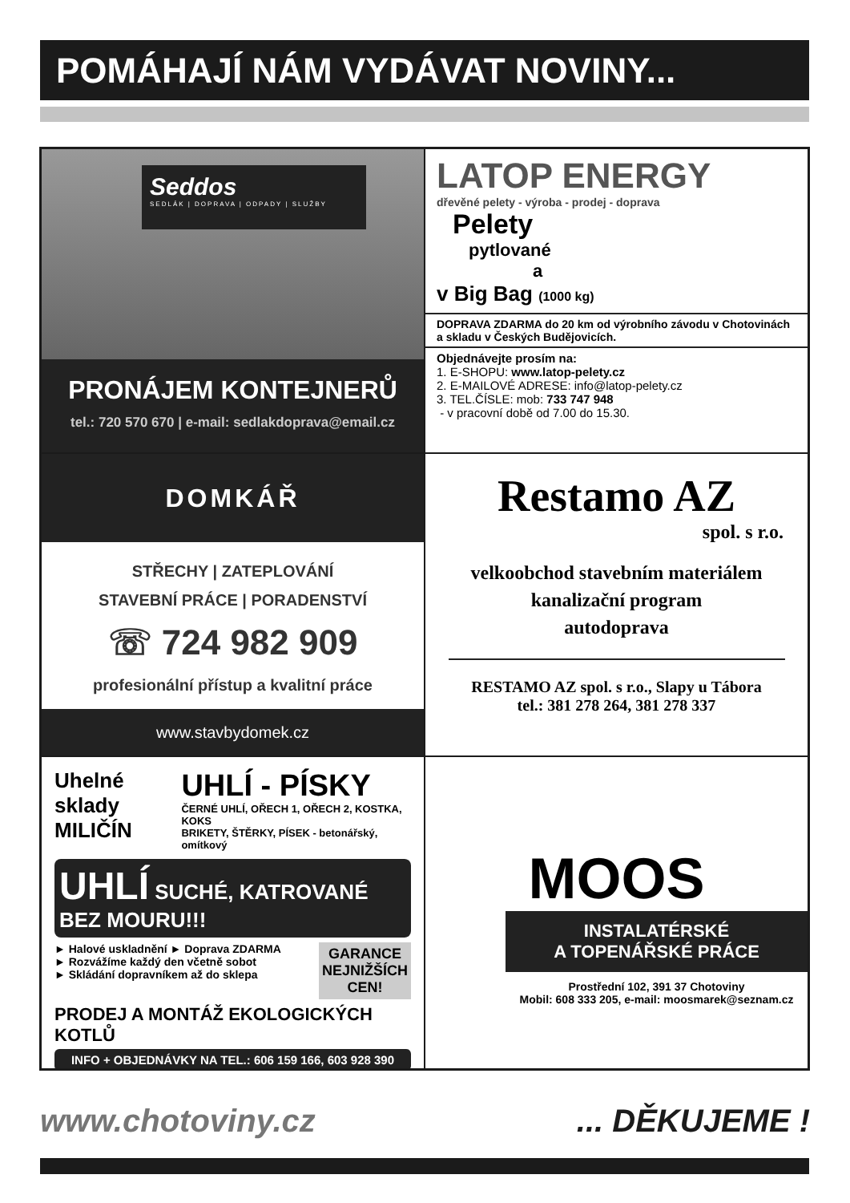POMÁHAJÍ NÁM VYDÁVAT NOVINY...
Seddos
SEDLÁK | DOPRAVA | ODPADY | SLUŽBY
PRONÁJEM KONTEJNERŮ
tel.: 720 570 670 | e-mail: sedlakdoprava@email.cz
LATOP ENERGY
dřevěné pelety - výroba - prodej - doprava
Pelety
pytlované
a
v Big Bag (1000 kg)
DOPRAVA ZDARMA do 20 km od výrobního závodu v Chotovinách a skladu v Českých Budějovicích.
Objednávejte prosím na:
1. E-SHOPU: www.latop-pelety.cz
2. E-MAILOVÉ ADRESE: info@latop-pelety.cz
3. TEL.ČÍSLE: mob: 733 747 948
- v pracovní době od 7.00 do 15.30.
DOMKÁŘ
STŘECHY | ZATEPLOVÁNÍ
STAVEBNÍ PRÁCE | PORADENSTVÍ
☏ 724 982 909
profesionální přístup a kvalitní práce
www.stavbydomek.cz
Restamo AZ
spol. s r.o.
velkoobchod stavebním materiálem
kanalizační program
autodoprava
RESTAMO AZ spol. s r.o., Slapy u Tábora
tel.: 381 278 264, 381 278 337
Uhelné sklady
MILIČÍN
UHLÍ - PÍSKY
ČERNÉ UHLÍ, OŘECH 1, OŘECH 2, KOSTKA, KOKS
BRIKETY, ŠTĚRKY, PÍSEK - betonářský, omítkový
UHLÍ SUCHÉ, KATROVANÉ BEZ MOURU!!!
► Halové uskladnění ► Doprava ZDARMA
► Rozvážíme každý den včetně sobot
► Skládání dopravníkem až do sklepa
GARANCE
NEJNIŽŠÍCH
CEN!
PRODEJ A MONTÁŽ EKOLOGICKÝCH KOTLŮ
INFO + OBJEDNÁVKY NA TEL.: 606 159 166, 603 928 390
MOOS
INSTALATÉRSKÉ
A TOPENÁŘSKÉ PRÁCE
Prostřední 102, 391 37 Chotoviny
Mobil: 608 333 205, e-mail: moosmarek@seznam.cz
www.chotoviny.cz ... DĚKUJEME !